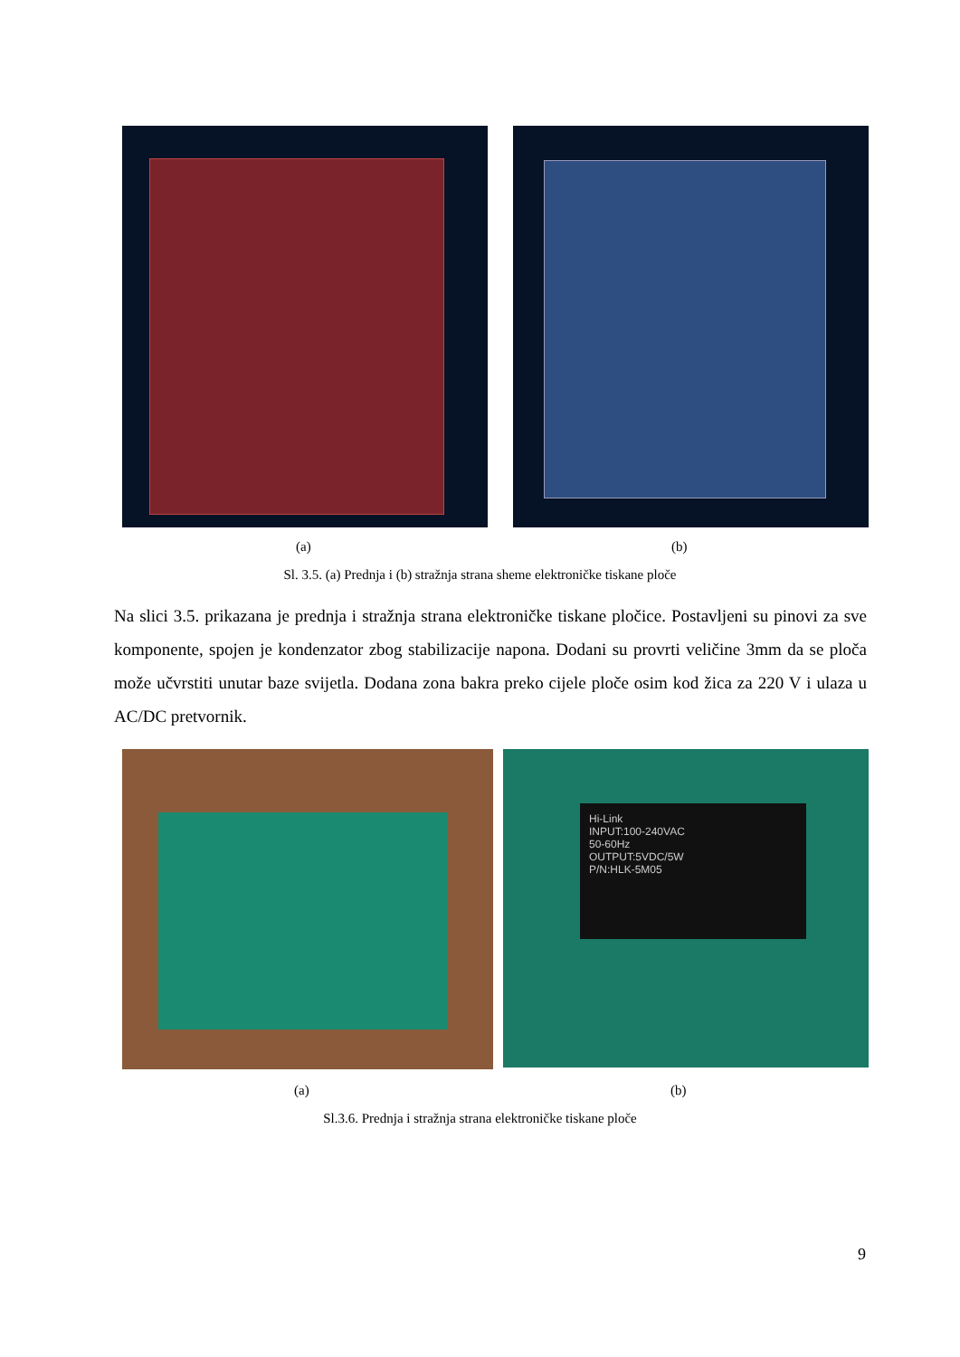(a) (b)
Sl. 3.5. (a) Prednja i (b) stražnja strana sheme elektroničke tiskane ploče
Na slici 3.5. prikazana je prednja i stražnja strana elektroničke tiskane pločice. Postavljeni su pinovi za sve komponente, spojen je kondenzator zbog stabilizacije napona. Dodani su provrti veličine 3mm da se ploča može učvrstiti unutar baze svijetla. Dodana zona bakra preko cijele ploče osim kod žica za 220 V i ulaza u AC/DC pretvornik.
Hi-Link
INPUT:100-240VAC
50-60Hz
OUTPUT:5VDC/5W
P/N:HLK-5M05
(a) (b)
Sl.3.6. Prednja i stražnja strana elektroničke tiskane ploče
9